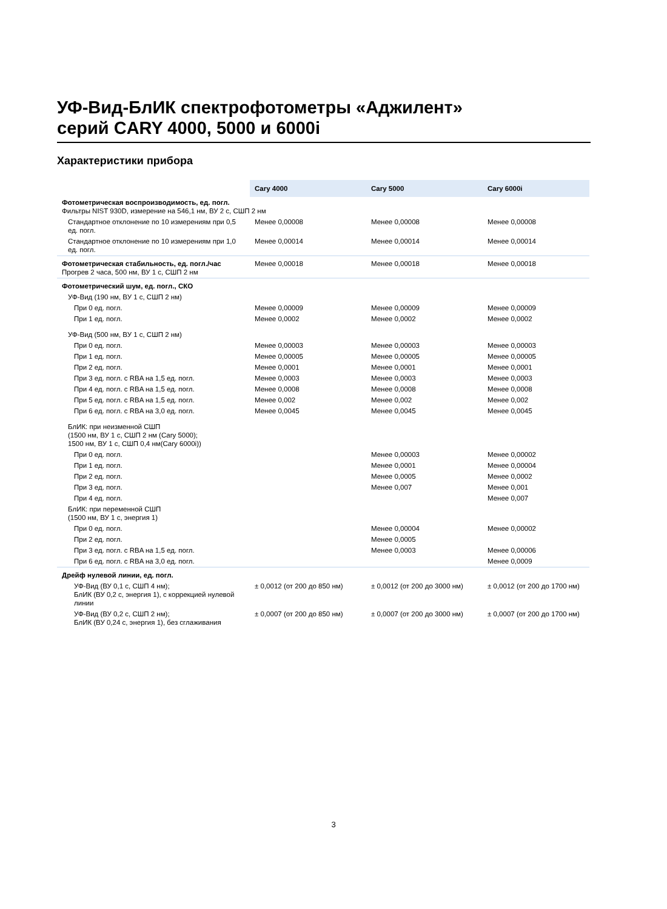УФ-Вид-БлИК спектрофотометры «Аджилент»
серий CARY 4000, 5000 и 6000i
Характеристики прибора
| | Cary 4000 | Cary 5000 | Cary 6000i |
| --- | --- | --- | --- |
| Фотометрическая воспроизводимость, ед. погл. Фильтры NIST 930D, измерение на 546,1 нм, ВУ 2 с, СШП 2 нм | | | |
| Стандартное отклонение по 10 измерениям при 0,5 ед. погл. | Менее 0,00008 | Менее 0,00008 | Менее 0,00008 |
| Стандартное отклонение по 10 измерениям при 1,0 ед. погл. | Менее 0,00014 | Менее 0,00014 | Менее 0,00014 |
| Фотометрическая стабильность, ед. погл./час Прогрев 2 часа, 500 нм, ВУ 1 с, СШП 2 нм | Менее 0,00018 | Менее 0,00018 | Менее 0,00018 |
| Фотометрический шум, ед. погл., СКО | | | |
| УФ-Вид (190 нм, ВУ 1 с, СШП 2 нм) | | | |
| При 0 ед. погл. | Менее 0,00009 | Менее 0,00009 | Менее 0,00009 |
| При 1 ед. погл. | Менее 0,0002 | Менее 0,0002 | Менее 0,0002 |
| УФ-Вид (500 нм, ВУ 1 с, СШП 2 нм) | | | |
| При 0 ед. погл. | Менее 0,00003 | Менее 0,00003 | Менее 0,00003 |
| При 1 ед. погл. | Менее 0,00005 | Менее 0,00005 | Менее 0,00005 |
| При 2 ед. погл. | Менее 0,0001 | Менее 0,0001 | Менее 0,0001 |
| При 3 ед. погл. с RBA на 1,5 ед. погл. | Менее 0,0003 | Менее 0,0003 | Менее 0,0003 |
| При 4 ед. погл. с RBA на 1,5 ед. погл. | Менее 0,0008 | Менее 0,0008 | Менее 0,0008 |
| При 5 ед. погл. с RBA на 1,5 ед. погл. | Менее 0,002 | Менее 0,002 | Менее 0,002 |
| При 6 ед. погл. с RBA на 3,0 ед. погл. | Менее 0,0045 | Менее 0,0045 | Менее 0,0045 |
| БлИК: при неизменной СШП (1500 нм, ВУ 1 с, СШП 2 нм (Cary 5000); 1500 нм, ВУ 1 с, СШП 0,4 нм(Cary 6000i)) | | | |
| При 0 ед. погл. | | Менее 0,00003 | Менее 0,00002 |
| При 1 ед. погл. | | Менее 0,0001 | Менее 0,00004 |
| При 2 ед. погл. | | Менее 0,0005 | Менее 0,0002 |
| При 3 ед. погл. | | Менее 0,007 | Менее 0,001 |
| При 4 ед. погл. | | | Менее 0,007 |
| БлИК: при переменной СШП (1500 нм, ВУ 1 с, энергия 1) | | | |
| При 0 ед. погл. | | Менее 0,00004 | Менее 0,00002 |
| При 2 ед. погл. | | Менее 0,0005 | |
| При 3 ед. погл. с RBA на 1,5 ед. погл. | | Менее 0,0003 | Менее 0,00006 |
| При 6 ед. погл. с RBA на 3,0 ед. погл. | | | Менее 0,0009 |
| Дрейф нулевой линии, ед. погл. | | | |
| УФ-Вид (ВУ 0,1 с, СШП 4 нм); БлИК (ВУ 0,2 с, энергия 1), с коррекцией нулевой линии | ± 0,0012 (от 200 до 850 нм) | ± 0,0012 (от 200 до 3000 нм) | ± 0,0012 (от 200 до 1700 нм) |
| УФ-Вид (ВУ 0,2 с, СШП 2 нм); БлИК (ВУ 0,24 с, энергия 1), без сглаживания | ± 0,0007 (от 200 до 850 нм) | ± 0,0007 (от 200 до 3000 нм) | ± 0,0007 (от 200 до 1700 нм) |
3